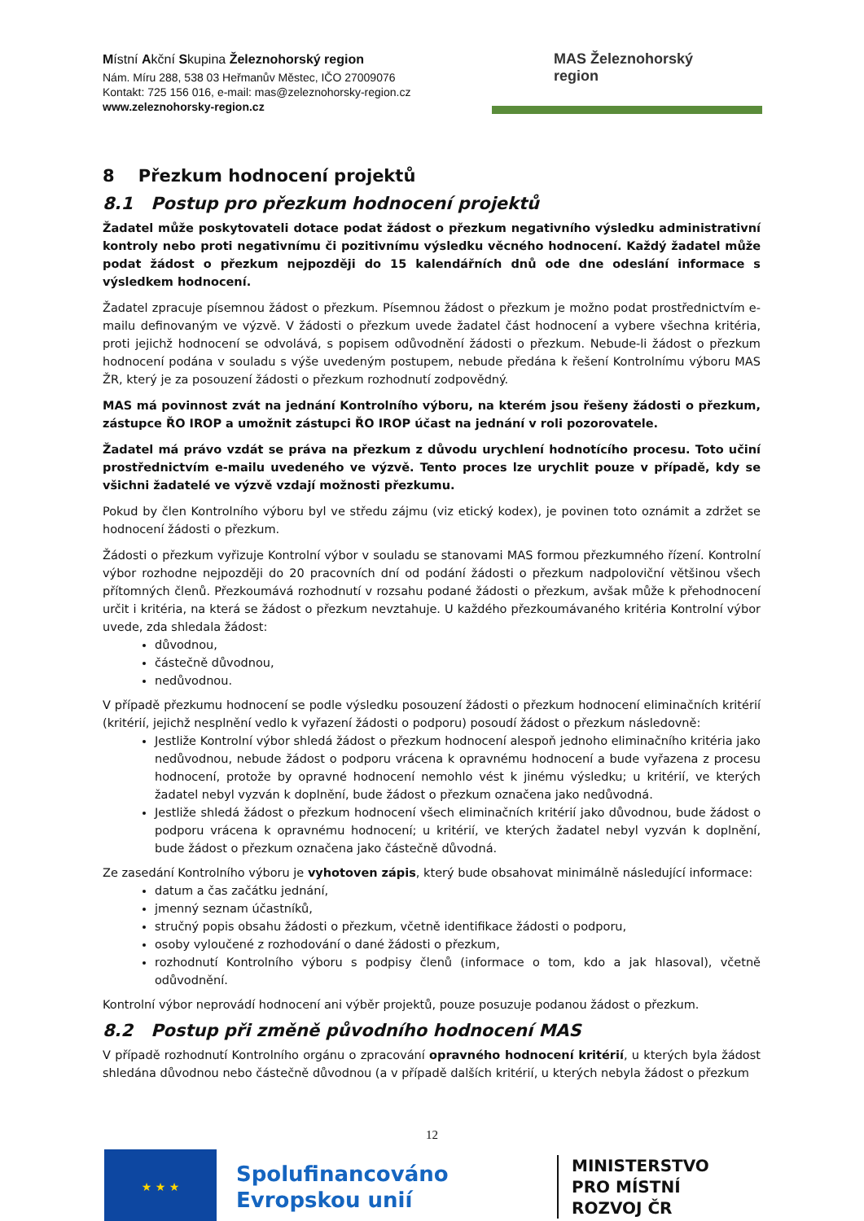Místní Akční Skupina Železnohorský region
Nám. Míru 288, 538 03 Heřmanův Městec, IČO 27009076
Kontakt: 725 156 016, e-mail: mas@zeleznohorsky-region.cz
www.zeleznohorsky-region.cz
MAS Železnohorský
region
8 Přezkum hodnocení projektů
8.1 Postup pro přezkum hodnocení projektů
Žadatel může poskytovateli dotace podat žádost o přezkum negativního výsledku administrativní kontroly nebo proti negativnímu či pozitivnímu výsledku věcného hodnocení. Každý žadatel může podat žádost o přezkum nejpozději do 15 kalendářních dnů ode dne odeslání informace s výsledkem hodnocení.
Žadatel zpracuje písemnou žádost o přezkum. Písemnou žádost o přezkum je možno podat prostřednictvím e-mailu definovaným ve výzvě. V žádosti o přezkum uvede žadatel část hodnocení a vybere všechna kritéria, proti jejichž hodnocení se odvolává, s popisem odůvodnění žádosti o přezkum. Nebude-li žádost o přezkum hodnocení podána v souladu s výše uvedeným postupem, nebude předána k řešení Kontrolnímu výboru MAS ŽR, který je za posouzení žádosti o přezkum rozhodnutí zodpovědný.
MAS má povinnost zvát na jednání Kontrolního výboru, na kterém jsou řešeny žádosti o přezkum, zástupce ŘO IROP a umožnit zástupci ŘO IROP účast na jednání v roli pozorovatele.
Žadatel má právo vzdát se práva na přezkum z důvodu urychlení hodnotícího procesu. Toto učiní prostřednictvím e-mailu uvedeného ve výzvě. Tento proces lze urychlit pouze v případě, kdy se všichni žadatelé ve výzvě vzdají možnosti přezkumu.
Pokud by člen Kontrolního výboru byl ve středu zájmu (viz etický kodex), je povinen toto oznámit a zdržet se hodnocení žádosti o přezkum.
Žádosti o přezkum vyřizuje Kontrolní výbor v souladu se stanovami MAS formou přezkumného řízení. Kontrolní výbor rozhodne nejpozději do 20 pracovních dní od podání žádosti o přezkum nadpoloviční většinou všech přítomných členů. Přezkoumává rozhodnutí v rozsahu podané žádosti o přezkum, avšak může k přehodnocení určit i kritéria, na která se žádost o přezkum nevztahuje. U každého přezkoumávaného kritéria Kontrolní výbor uvede, zda shledala žádost:
důvodnou,
částečně důvodnou,
nedůvodnou.
V případě přezkumu hodnocení se podle výsledku posouzení žádosti o přezkum hodnocení eliminačních kritérií (kritérií, jejichž nesplnění vedlo k vyřazení žádosti o podporu) posoudí žádost o přezkum následovně:
Jestliže Kontrolní výbor shledá žádost o přezkum hodnocení alespoň jednoho eliminačního kritéria jako nedůvodnou, nebude žádost o podporu vrácena k opravnému hodnocení a bude vyřazena z procesu hodnocení, protože by opravné hodnocení nemohlo vést k jinému výsledku; u kritérií, ve kterých žadatel nebyl vyzván k doplnění, bude žádost o přezkum označena jako nedůvodná.
Jestliže shledá žádost o přezkum hodnocení všech eliminačních kritérií jako důvodnou, bude žádost o podporu vrácena k opravnému hodnocení; u kritérií, ve kterých žadatel nebyl vyzván k doplnění, bude žádost o přezkum označena jako částečně důvodná.
Ze zasedání Kontrolního výboru je vyhotoven zápis, který bude obsahovat minimálně následující informace:
datum a čas začátku jednání,
jmenný seznam účastníků,
stručný popis obsahu žádosti o přezkum, včetně identifikace žádosti o podporu,
osoby vyloučené z rozhodování o dané žádosti o přezkum,
rozhodnutí Kontrolního výboru s podpisy členů (informace o tom, kdo a jak hlasoval), včetně odůvodnění.
Kontrolní výbor neprovádí hodnocení ani výběr projektů, pouze posuzuje podanou žádost o přezkum.
8.2 Postup při změně původního hodnocení MAS
V případě rozhodnutí Kontrolního orgánu o zpracování opravného hodnocení kritérií, u kterých byla žádost shledána důvodnou nebo částečně důvodnou (a v případě dalších kritérií, u kterých nebyla žádost o přezkum
12
★ ★ ★
Spolufinancováno Evropskou unií
MINISTERSTVO
PRO MÍSTNÍ
ROZVOJ ČR